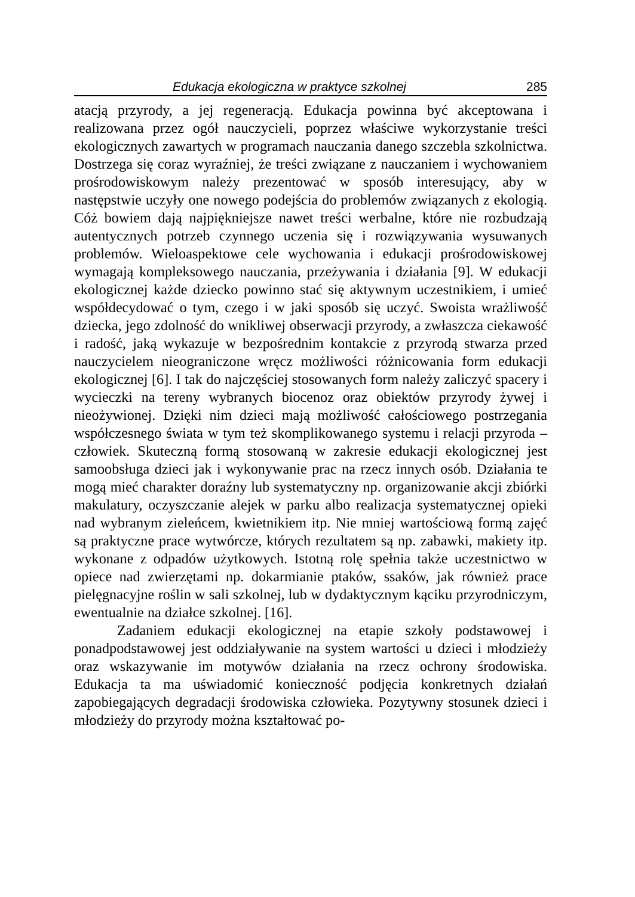Edukacja ekologiczna w praktyce szkolnej 285
atacją przyrody, a jej regeneracją. Edukacja powinna być akceptowana i realizowana przez ogół nauczycieli, poprzez właściwe wykorzystanie treści ekologicznych zawartych w programach nauczania danego szczebla szkolnictwa. Dostrzega się coraz wyraźniej, że treści związane z nauczaniem i wychowaniem prośrodowiskowym należy prezentować w sposób interesujący, aby w następstwie uczyły one nowego podejścia do problemów związanych z ekologią. Cóż bowiem dają najpiękniejsze nawet treści werbalne, które nie rozbudzają autentycznych potrzeb czynnego uczenia się i rozwiązywania wysuwanych problemów. Wieloaspektowe cele wychowania i edukacji prośrodowiskowej wymagają kompleksowego nauczania, przeżywania i działania [9]. W edukacji ekologicznej każde dziecko powinno stać się aktywnym uczestnikiem, i umieć współdecydować o tym, czego i w jaki sposób się uczyć. Swoista wrażliwość dziecka, jego zdolność do wnikliwej obserwacji przyrody, a zwłaszcza ciekawość i radość, jaką wykazuje w bezpośrednim kontakcie z przyrodą stwarza przed nauczycielem nieograniczone wręcz możliwości różnicowania form edukacji ekologicznej [6]. I tak do najczęściej stosowanych form należy zaliczyć spacery i wycieczki na tereny wybranych biocenoz oraz obiektów przyrody żywej i nieożywionej. Dzięki nim dzieci mają możliwość całościowego postrzegania współczesnego świata w tym też skomplikowanego systemu i relacji przyroda – człowiek. Skuteczną formą stosowaną w zakresie edukacji ekologicznej jest samoobsługa dzieci jak i wykonywanie prac na rzecz innych osób. Działania te mogą mieć charakter doraźny lub systematyczny np. organizowanie akcji zbiórki makulatury, oczyszczanie alejek w parku albo realizacja systematycznej opieki nad wybranym zieleńcem, kwietnikiem itp. Nie mniej wartościową formą zajęć są praktyczne prace wytwórcze, których rezultatem są np. zabawki, makiety itp. wykonane z odpadów użytkowych. Istotną rolę spełnia także uczestnictwo w opiece nad zwierzętami np. dokarmianie ptaków, ssaków, jak również prace pielęgnacyjne roślin w sali szkolnej, lub w dydaktycznym kąciku przyrodniczym, ewentualnie na działce szkolnej. [16].
Zadaniem edukacji ekologicznej na etapie szkoły podstawowej i ponadpodstawowej jest oddziaływanie na system wartości u dzieci i młodzieży oraz wskazywanie im motywów działania na rzecz ochrony środowiska. Edukacja ta ma uświadomić konieczność podjęcia konkretnych działań zapobiegających degradacji środowiska człowieka. Pozytywny stosunek dzieci i młodzieży do przyrody można kształtować po-